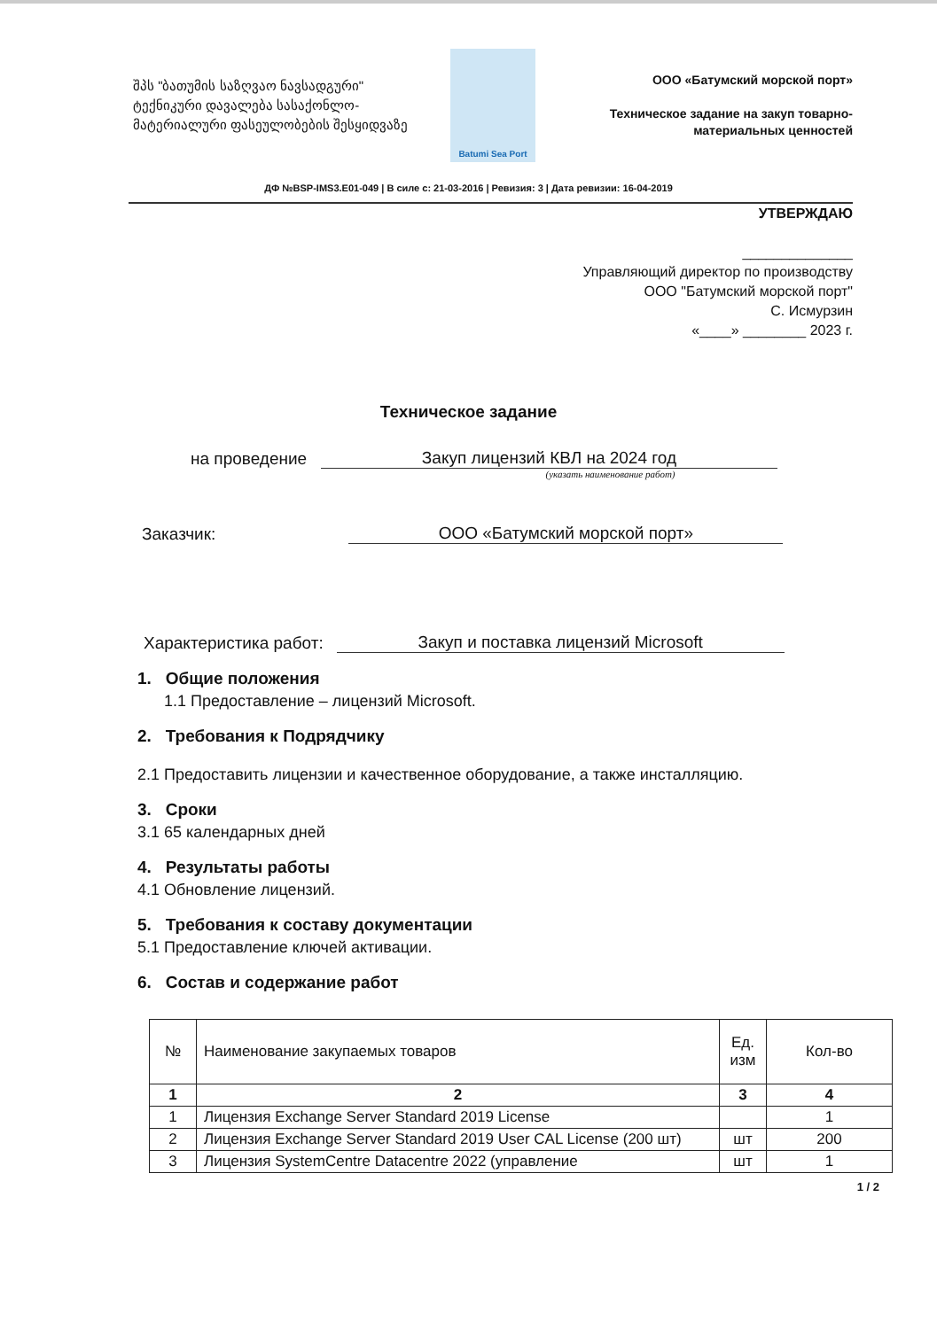შპს "ბათუმის საზღვაო ნავსადგური"
ტექნიკური დავალება სასაქონლო-მატერიალური ფასეულობების შესყიდვაზე
Batumi Sea Port
ООО «Батумский морской порт»
Техническое задание на закуп товарно-материальных ценностей
ДФ №BSP-IMS3.E01-049 | В силе с: 21-03-2016 | Ревизия: 3 | Дата ревизии: 16-04-2019
УТВЕРЖДАЮ
______________
Управляющий директор по производству
ООО "Батумский морской порт"
С. Исмурзин
«____» ________ 2023 г.
Техническое задание
на проведение Закуп лицензий КВЛ на 2024 год
(указать наименование работ)
Заказчик: ООО «Батумский морской порт»
Характеристика работ: Закуп и поставка лицензий Microsoft
1. Общие положения
1.1 Предоставление – лицензий Microsoft.
2. Требования к Подрядчику
2.1 Предоставить лицензии и качественное оборудование, а также инсталляцию.
3. Сроки
3.1 65 календарных дней
4. Результаты работы
4.1 Обновление лицензий.
5. Требования к составу документации
5.1 Предоставление ключей активации.
6. Состав и содержание работ
| № | Наименование закупаемых товаров | Ед. изм | Кол-во |
| --- | --- | --- | --- |
| 1 | 2 | 3 | 4 |
| 1 | Лицензия Exchange Server Standard 2019 License | | 1 |
| 2 | Лицензия Exchange Server Standard 2019 User CAL License (200 шт) | шт | 200 |
| 3 | Лицензия SystemCentre Datacentre 2022 (управление | шт | 1 |
1 / 2